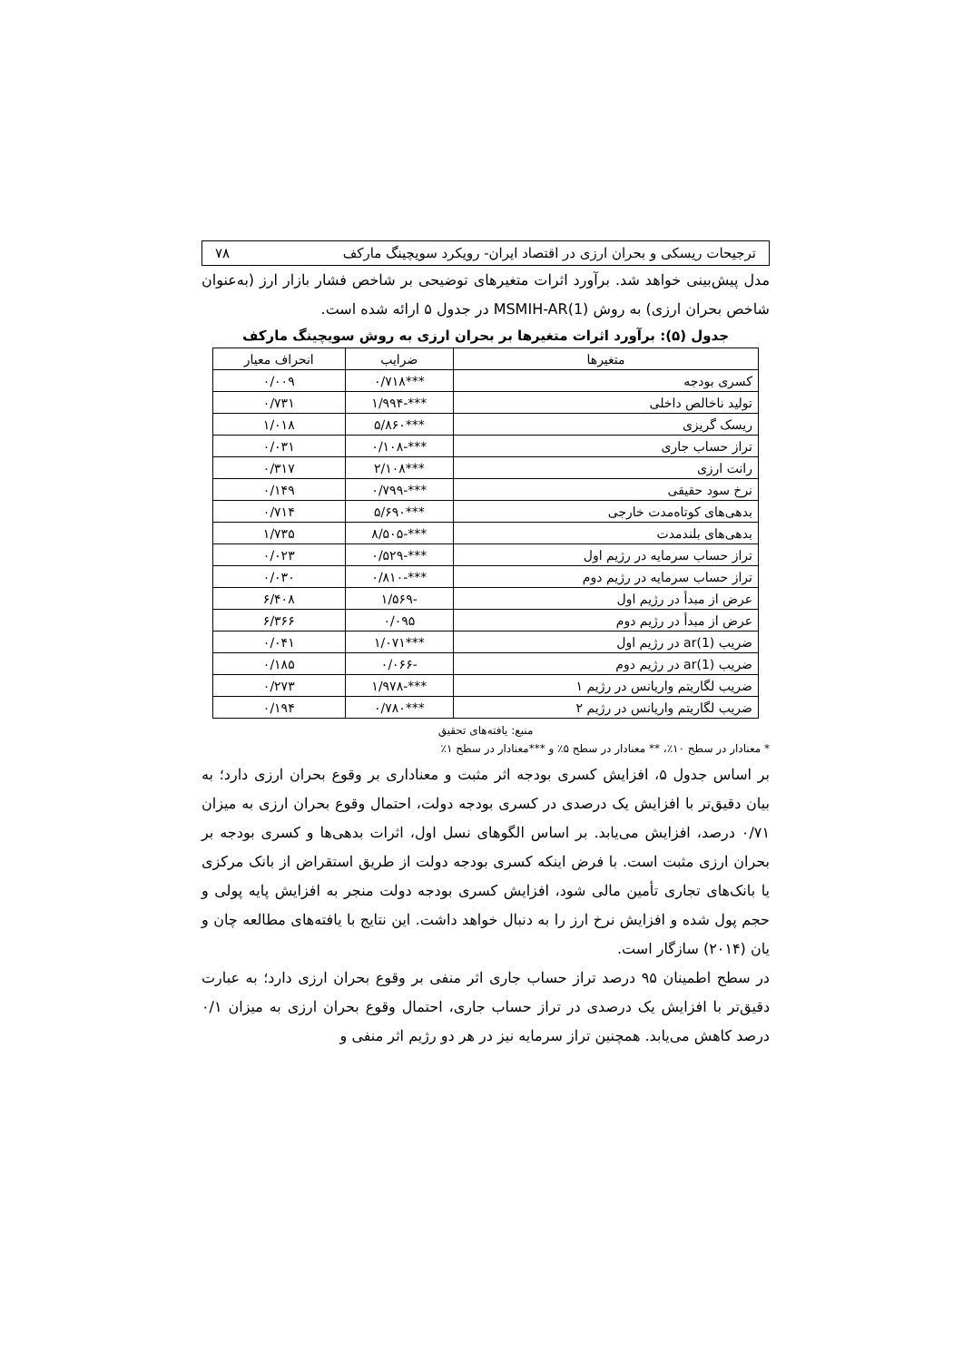ترجیحات ریسکی و بحران ارزی در اقتصاد ایران- رویکرد سویچینگ مارکف ۷۸
مدل پیش‌بینی خواهد شد. برآورد اثرات متغیرهای توضیحی بر شاخص فشار بازار ارز (به‌عنوان شاخص بحران ارزی) به روش MSMIH-AR(1) در جدول ۵ ارائه شده است.
جدول (۵): برآورد اثرات متغیرها بر بحران ارزی به روش سویچینگ مارکف
| متغیرها | ضرایب | انحراف معیار |
| --- | --- | --- |
| کسری بودجه | ***۰/۷۱۸ | ۰/۰۰۹ |
| تولید ناخالص داخلی | ***-۱/۹۹۴ | ۰/۷۳۱ |
| ریسک گریزی | ***۵/۸۶۰ | ۱/۰۱۸ |
| تراز حساب جاری | ***-۰/۱۰۸ | ۰/۰۳۱ |
| رانت ارزی | ***۲/۱۰۸ | ۰/۳۱۷ |
| نرخ سود حقیقی | ***-۰/۷۹۹ | ۰/۱۴۹ |
| بدهی‌های کوتاه‌مدت خارجی | ***۵/۶۹۰ | ۰/۷۱۴ |
| بدهی‌های بلندمدت | ***-۸/۵۰۵ | ۱/۷۳۵ |
| تراز حساب سرمایه در رژیم اول | ***-۰/۵۲۹ | ۰/۰۲۳ |
| تراز حساب سرمایه در رژیم دوم | ***-۰/۸۱۰ | ۰/۰۳۰ |
| عرض از مبدأ در رژیم اول | -۱/۵۶۹ | ۶/۴۰۸ |
| عرض از مبدأ در رژیم دوم | ۰/۰۹۵ | ۶/۳۶۶ |
| ضریب ar(1) در رژیم اول | ***۱/۰۷۱ | ۰/۰۴۱ |
| ضریب ar(1) در رژیم دوم | -۰/۰۶۶ | ۰/۱۸۵ |
| ضریب لگاریتم واریانس در رژیم ۱ | ***-۱/۹۷۸ | ۰/۲۷۳ |
| ضریب لگاریتم واریانس در رژیم ۲ | ***۰/۷۸۰ | ۰/۱۹۴ |
منبع: یافته‌های تحقیق
* معنادار در سطح ۱۰٪، ** معنادار در سطح ۵٪ و ***معنادار در سطح ۱٪
بر اساس جدول ۵، افزایش کسری بودجه اثر مثبت و معناداری بر وقوع بحران ارزی دارد؛ به بیان دقیق‌تر با افزایش یک درصدی در کسری بودجه دولت، احتمال وقوع بحران ارزی به میزان ۰/۷۱ درصد، افزایش می‌یابد. بر اساس الگوهای نسل اول، اثرات بدهی‌ها و کسری بودجه بر بحران ارزی مثبت است. با فرض اینکه کسری بودجه دولت از طریق استقراض از بانک مرکزی یا بانک‌های تجاری تأمین مالی شود، افزایش کسری بودجه دولت منجر به افزایش پایه پولی و حجم پول شده و افزایش نرخ ارز را به دنبال خواهد داشت. این نتایج با یافته‌های مطالعه چان و یان (۲۰۱۴) سازگار است.
در سطح اطمینان ۹۵ درصد تراز حساب جاری اثر منفی بر وقوع بحران ارزی دارد؛ به عبارت دقیق‌تر با افزایش یک درصدی در تراز حساب جاری، احتمال وقوع بحران ارزی به میزان ۰/۱ درصد کاهش می‌یابد. همچنین تراز سرمایه نیز در هر دو رژیم اثر منفی و